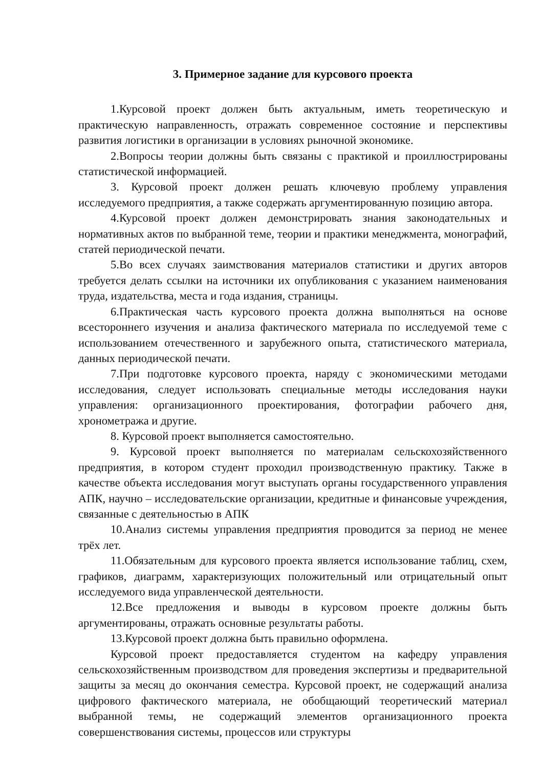3. Примерное задание для курсового проекта
1.Курсовой проект должен быть актуальным, иметь теоретическую и практическую направленность, отражать современное состояние и перспективы развития логистики в организации в условиях рыночной экономике.
2.Вопросы теории должны быть связаны с практикой и проиллюстрированы статистической информацией.
3. Курсовой проект должен решать ключевую проблему управления исследуемого предприятия, а также содержать аргументированную позицию автора.
4.Курсовой проект должен демонстрировать знания законодательных и нормативных актов по выбранной теме, теории и практики менеджмента, монографий, статей периодической печати.
5.Во всех случаях заимствования материалов статистики и других авторов требуется делать ссылки на источники их опубликования с указанием наименования труда, издательства, места и года издания, страницы.
6.Практическая часть курсового проекта должна выполняться на основе всестороннего изучения и анализа фактического материала по исследуемой теме с использованием отечественного и зарубежного опыта, статистического материала, данных периодической печати.
7.При подготовке курсового проекта, наряду с экономическими методами исследования, следует использовать специальные методы исследования науки управления: организационного проектирования, фотографии рабочего дня, хронометража и другие.
8. Курсовой проект выполняется самостоятельно.
9. Курсовой проект выполняется по материалам сельскохозяйственного предприятия, в котором студент проходил производственную практику. Также в качестве объекта исследования могут выступать органы государственного управления АПК, научно – исследовательские организации, кредитные и финансовые учреждения, связанные с деятельностью в АПК
10.Анализ системы управления предприятия проводится за период не менее трёх лет.
11.Обязательным для курсового проекта является использование таблиц, схем, графиков, диаграмм, характеризующих положительный или отрицательный опыт исследуемого вида управленческой деятельности.
12.Все предложения и выводы в курсовом проекте должны быть аргументированы, отражать основные результаты работы.
13.Курсовой проект должна быть правильно оформлена.
Курсовой проект предоставляется студентом на кафедру управления сельскохозяйственным производством для проведения экспертизы и предварительной защиты за месяц до окончания семестра. Курсовой проект, не содержащий анализа цифрового фактического материала, не обобщающий теоретический материал выбранной темы, не содержащий элементов организационного проекта совершенствования системы, процессов или структуры